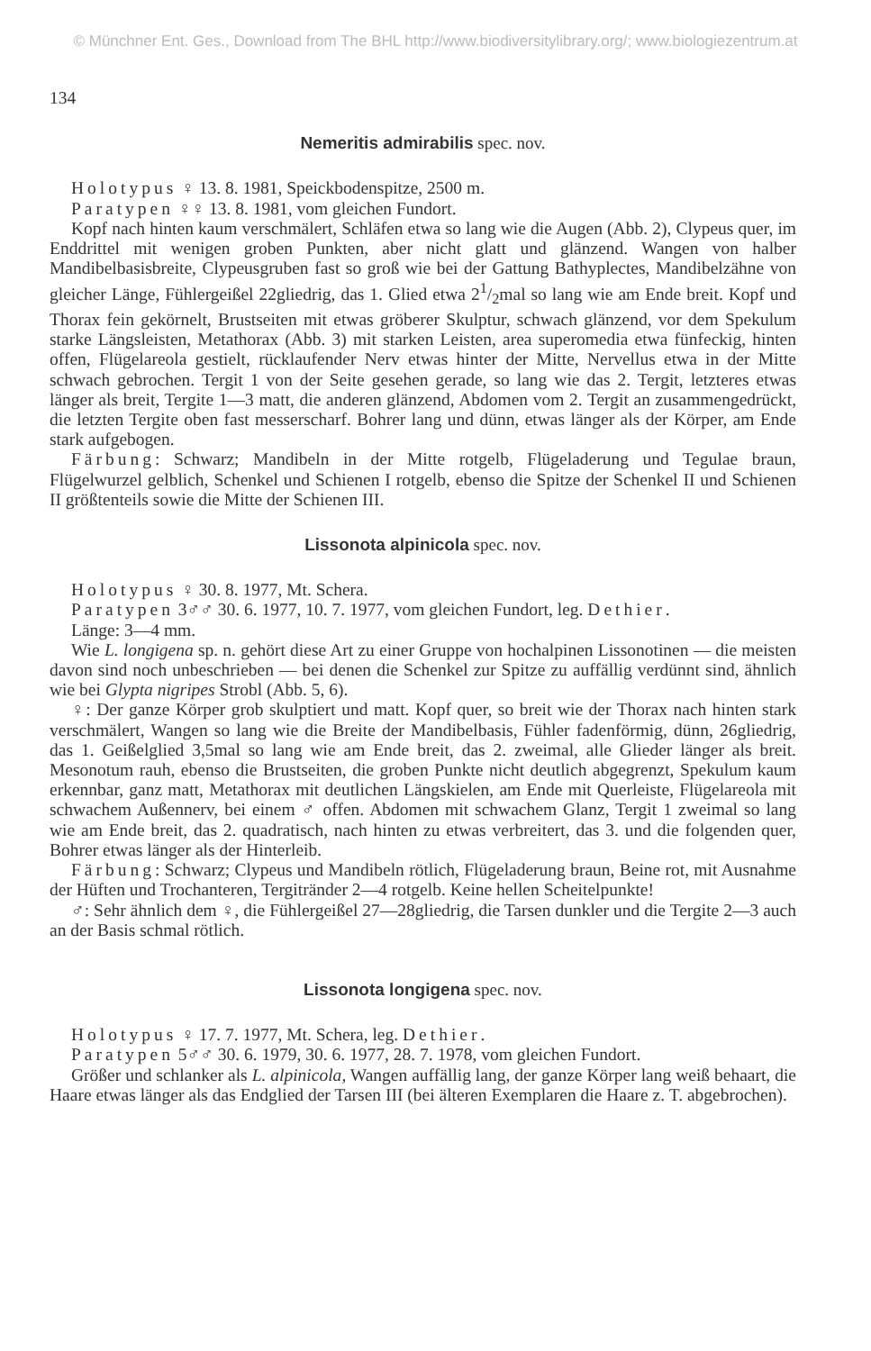© Münchner Ent. Ges., Download from The BHL http://www.biodiversitylibrary.org/; www.biologiezentrum.at
134
Nemeritis admirabilis spec. nov.
Holotypus ♀ 13. 8. 1981, Speickbodenspitze, 2500 m.
Paratypen ♀♀ 13. 8. 1981, vom gleichen Fundort.
Kopf nach hinten kaum verschmälert, Schläfen etwa so lang wie die Augen (Abb. 2), Clypeus quer, im Enddrittel mit wenigen groben Punkten, aber nicht glatt und glänzend. Wangen von halber Mandibelbasisbreite, Clypeusgruben fast so groß wie bei der Gattung Bathyplectes, Mandibelzähne von gleicher Länge, Fühlergeißel 22gliedrig, das 1. Glied etwa 21/2mal so lang wie am Ende breit. Kopf und Thorax fein gekörnelt, Brustseiten mit etwas gröberer Skulptur, schwach glänzend, vor dem Spekulum starke Längsleisten, Metathorax (Abb. 3) mit starken Leisten, area superomedia etwa fünfeckig, hinten offen, Flügelareola gestielt, rücklaufender Nerv etwas hinter der Mitte, Nervellus etwa in der Mitte schwach gebrochen. Tergit 1 von der Seite gesehen gerade, so lang wie das 2. Tergit, letzteres etwas länger als breit, Tergite 1—3 matt, die anderen glänzend, Abdomen vom 2. Tergit an zusammengedrückt, die letzten Tergite oben fast messerscharf. Bohrer lang und dünn, etwas länger als der Körper, am Ende stark aufgebogen.
Färbung: Schwarz; Mandibeln in der Mitte rotgelb, Flügeladerung und Tegulae braun, Flügelwurzel gelblich, Schenkel und Schienen I rotgelb, ebenso die Spitze der Schenkel II und Schienen II größtenteils sowie die Mitte der Schienen III.
Lissonota alpinicola spec. nov.
Holotypus ♀ 30. 8. 1977, Mt. Schera.
Paratypen 3♂♂ 30. 6. 1977, 10. 7. 1977, vom gleichen Fundort, leg. Dethier.
Länge: 3—4 mm.
Wie L. longigena sp. n. gehört diese Art zu einer Gruppe von hochalpinen Lissonotinen — die meisten davon sind noch unbeschrieben — bei denen die Schenkel zur Spitze zu auffällig verdünnt sind, ähnlich wie bei Glypta nigripes Strobl (Abb. 5, 6).
♀: Der ganze Körper grob skulptiert und matt. Kopf quer, so breit wie der Thorax nach hinten stark verschmälert, Wangen so lang wie die Breite der Mandibelbasis, Fühler fadenförmig, dünn, 26gliedrig, das 1. Geißelglied 3,5mal so lang wie am Ende breit, das 2. zweimal, alle Glieder länger als breit. Mesonotum rauh, ebenso die Brustseiten, die groben Punkte nicht deutlich abgegrenzt, Spekulum kaum erkennbar, ganz matt, Metathorax mit deutlichen Längskielen, am Ende mit Querleiste, Flügelareola mit schwachem Außennerv, bei einem ♂ offen. Abdomen mit schwachem Glanz, Tergit 1 zweimal so lang wie am Ende breit, das 2. quadratisch, nach hinten zu etwas verbreitert, das 3. und die folgenden quer, Bohrer etwas länger als der Hinterleib.
Färbung: Schwarz; Clypeus und Mandibeln rötlich, Flügeladerung braun, Beine rot, mit Ausnahme der Hüften und Trochanteren, Tergitränder 2—4 rotgelb. Keine hellen Scheitelpunkte!
♂: Sehr ähnlich dem ♀, die Fühlergeißel 27—28gliedrig, die Tarsen dunkler und die Tergite 2—3 auch an der Basis schmal rötlich.
Lissonota longigena spec. nov.
Holotypus ♀ 17. 7. 1977, Mt. Schera, leg. Dethier.
Paratypen 5♂♂ 30. 6. 1979, 30. 6. 1977, 28. 7. 1978, vom gleichen Fundort.
Größer und schlanker als L. alpinicola, Wangen auffällig lang, der ganze Körper lang weiß behaart, die Haare etwas länger als das Endglied der Tarsen III (bei älteren Exemplaren die Haare z. T. abgebrochen).